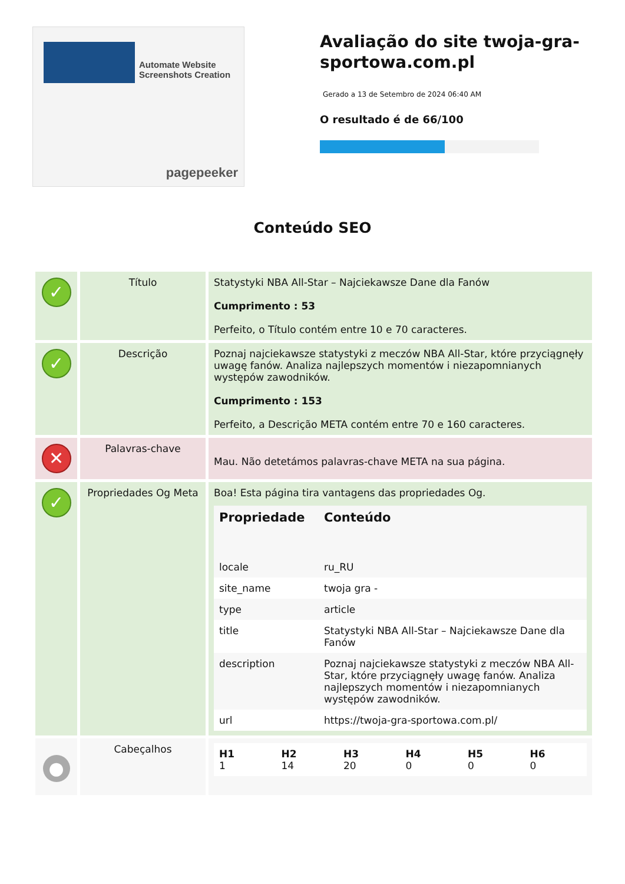Automate Website Screenshots Creation
pagepeeker
Avaliação do site twoja-gra-sportowa.com.pl
Gerado a 13 de Setembro de 2024 06:40 AM
O resultado é de 66/100
Conteúdo SEO
| ✓ | Título | Statystyki NBA All-Star – Najciekawsze Dane dla Fanów Cumprimento : 53 Perfeito, o Título contém entre 10 e 70 caracteres. |
| ✓ | Descrição | Poznaj najciekawsze statystyki z meczów NBA All-Star, które przyciągnęły uwagę fanów. Analiza najlepszych momentów i niezapomnianych występów zawodników. Cumprimento : 153 Perfeito, a Descrição META contém entre 70 e 160 caracteres. |
| ✕ | Palavras-chave | Mau. Não detetámos palavras-chave META na sua página. |
| ✓ | Propriedades Og Meta | Boa! Esta página tira vantagens das propriedades Og. / Propriedade / Conteúdo / / --- / --- / / locale / ru_RU / / site_name / twoja gra - / / type / article / / title / Statystyki NBA All-Star – Najciekawsze Dane dla Fanów / / description / Poznaj najciekawsze statystyki z meczów NBA All-Star, które przyciągnęły uwagę fanów. Analiza najlepszych momentów i niezapomnianych występów zawodników. / / url / https://twoja-gra-sportowa.com.pl/ / |
| ● | Cabeçalhos | / H1 1 / H2 14 / H3 20 / H4 0 / H5 0 / H6 0 / |